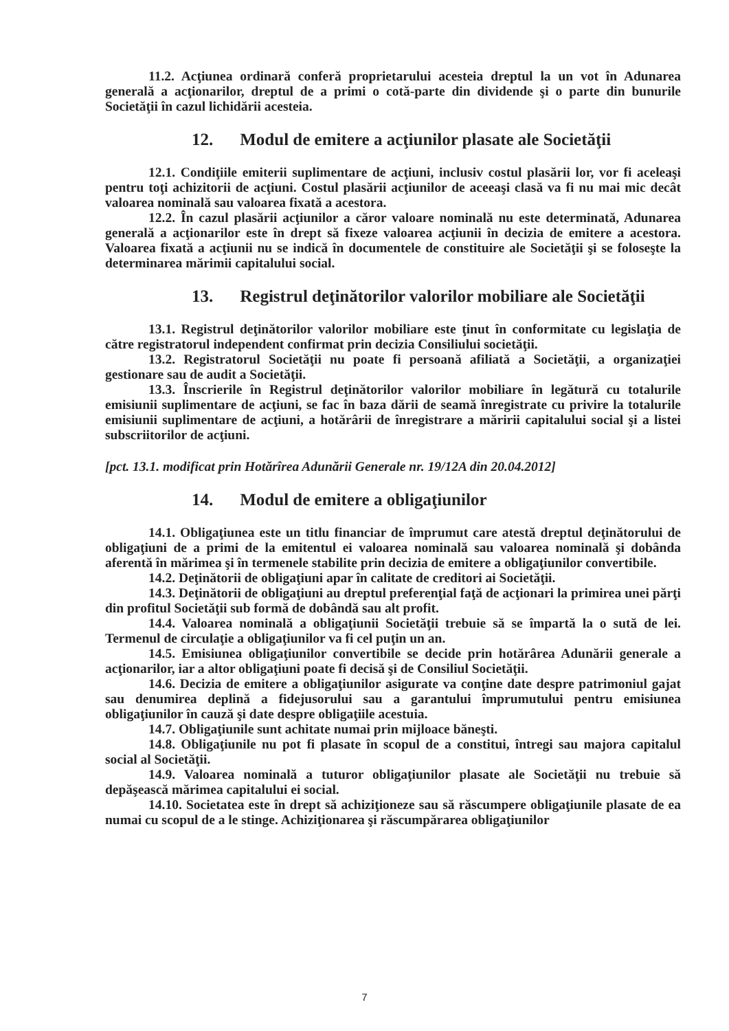11.2. Acţiunea ordinară conferă proprietarului acesteia dreptul la un vot în Adunarea generală a acţionarilor, dreptul de a primi o cotă-parte din dividende şi o parte din bunurile Societăţii în cazul lichidării acesteia.
12. Modul de emitere a acţiunilor plasate ale Societăţii
12.1. Condiţiile emiterii suplimentare de acţiuni, inclusiv costul plasării lor, vor fi aceleaşi pentru toţi achizitorii de acţiuni. Costul plasării acţiunilor de aceeaşi clasă va fi nu mai mic decât valoarea nominală sau valoarea fixată a acestora.
12.2. În cazul plasării acţiunilor a căror valoare nominală nu este determinată, Adunarea generală a acţionarilor este în drept să fixeze valoarea acţiunii în decizia de emitere a acestora. Valoarea fixată a acţiunii nu se indică în documentele de constituire ale Societăţii şi se foloseşte la determinarea mărimii capitalului social.
13. Registrul deţinătorilor valorilor mobiliare ale Societăţii
13.1. Registrul deţinătorilor valorilor mobiliare este ţinut în conformitate cu legislaţia de către registratorul independent confirmat prin decizia Consiliului societăţii.
13.2. Registratorul Societăţii nu poate fi persoană afiliată a Societăţii, a organizaţiei gestionare sau de audit a Societăţii.
13.3. Înscrierile în Registrul deţinătorilor valorilor mobiliare în legătură cu totalurile emisiunii suplimentare de acţiuni, se fac în baza dării de seamă înregistrate cu privire la totalurile emisiunii suplimentare de acţiuni, a hotărârii de înregistrare a măririi capitalului social şi a listei subscriitorilor de acţiuni.
[pct. 13.1. modificat prin Hotărîrea Adunării Generale nr. 19/12A din 20.04.2012]
14. Modul de emitere a obligaţiunilor
14.1. Obligaţiunea este un titlu financiar de împrumut care atestă dreptul deţinătorului de obligaţiuni de a primi de la emitentul ei valoarea nominală sau valoarea nominală şi dobânda aferentă în mărimea şi în termenele stabilite prin decizia de emitere a obligaţiunilor convertibile.
14.2. Deţinătorii de obligaţiuni apar în calitate de creditori ai Societăţii.
14.3. Deţinătorii de obligaţiuni au dreptul preferenţial faţă de acţionari la primirea unei părţi din profitul Societăţii sub formă de dobândă sau alt profit.
14.4. Valoarea nominală a obligaţiunii Societăţii trebuie să se împartă la o sută de lei. Termenul de circulaţie a obligaţiunilor va fi cel puţin un an.
14.5. Emisiunea obligaţiunilor convertibile se decide prin hotărârea Adunării generale a acţionarilor, iar a altor obligaţiuni poate fi decisă şi de Consiliul Societăţii.
14.6. Decizia de emitere a obligaţiunilor asigurate va conţine date despre patrimoniul gajat sau denumirea deplină a fidejusorului sau a garantului împrumutului pentru emisiunea obligaţiunilor în cauză şi date despre obligaţiile acestuia.
14.7. Obligaţiunile sunt achitate numai prin mijloace băneşti.
14.8. Obligaţiunile nu pot fi plasate în scopul de a constitui, întregi sau majora capitalul social al Societăţii.
14.9. Valoarea nominală a tuturor obligaţiunilor plasate ale Societăţii nu trebuie să depăşească mărimea capitalului ei social.
14.10. Societatea este în drept să achiziţioneze sau să răscumpere obligaţiunile plasate de ea numai cu scopul de a le stinge. Achiziţionarea şi răscumpărarea obligaţiunilor
7